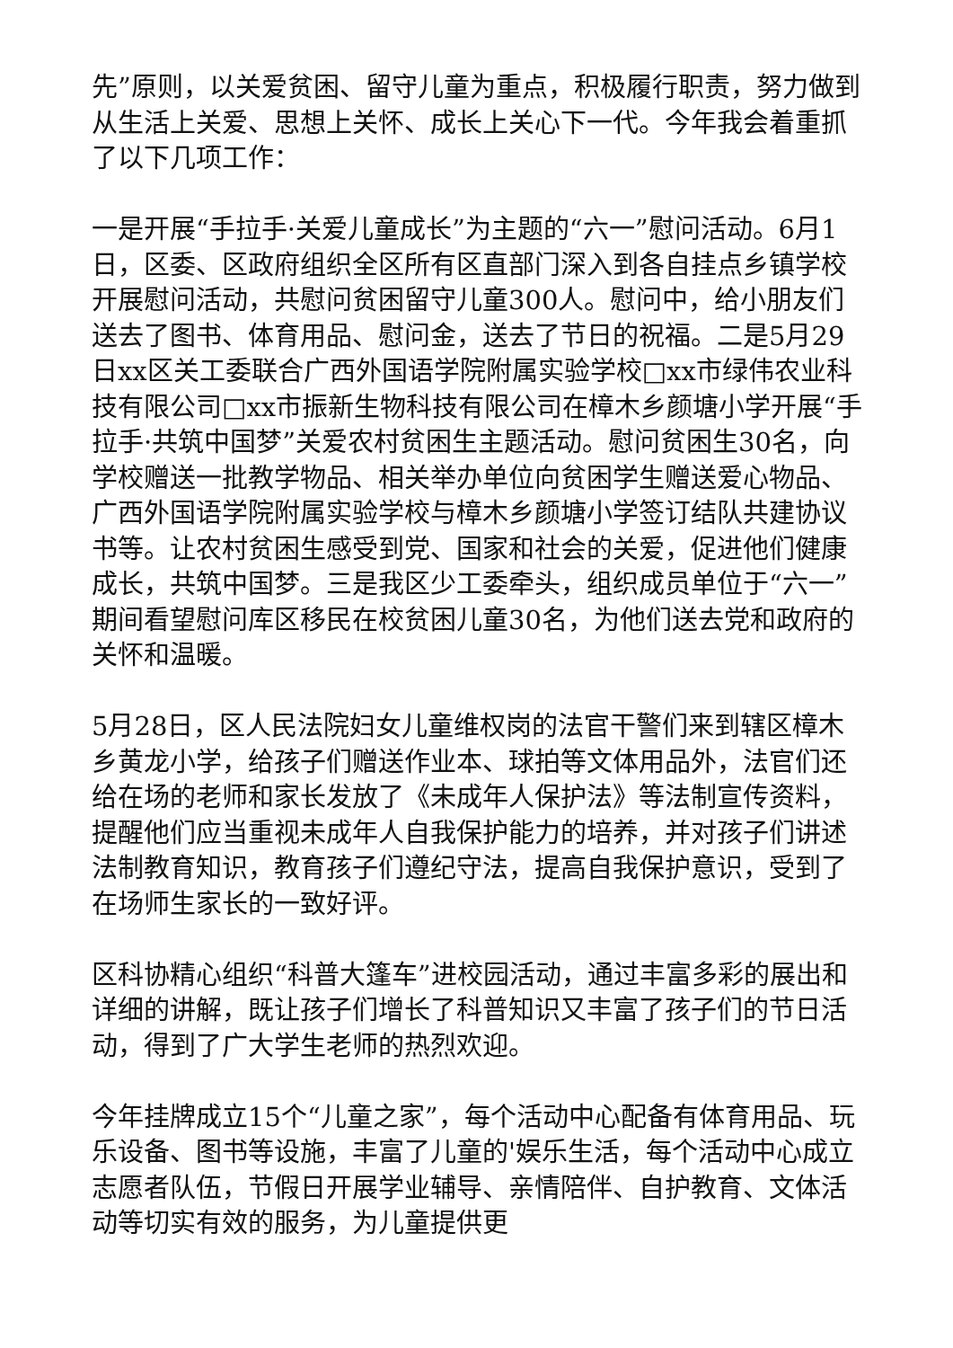先”原则，以关爱贫困、留守儿童为重点，积极履行职责，努力做到从生活上关爱、思想上关怀、成长上关心下一代。今年我会着重抓了以下几项工作：
一是开展“手拉手·关爱儿童成长”为主题的“六一”慰问活动。6月1日，区委、区政府组织全区所有区直部门深入到各自挂点乡镇学校开展慰问活动，共慰问贫困留守儿童300人。慰问中，给小朋友们送去了图书、体育用品、慰问金，送去了节日的祝福。二是5月29日xx区关工委联合广西外国语学院附属实验学校□xx市绿伟农业科技有限公司□xx市振新生物科技有限公司在樟木乡颜塘小学开展“手拉手·共筑中国梦”关爱农村贫困生主题活动。慰问贫困生30名，向学校赠送一批教学物品、相关举办单位向贫困学生赠送爱心物品、广西外国语学院附属实验学校与樟木乡颜塘小学签订结队共建协议书等。让农村贫困生感受到党、国家和社会的关爱，促进他们健康成长，共筑中国梦。三是我区少工委牵头，组织成员单位于“六一”期间看望慰问库区移民在校贫困儿童30名，为他们送去党和政府的关怀和温暖。
5月28日，区人民法院妇女儿童维权岗的法官干警们来到辖区樟木乡黄龙小学，给孩子们赠送作业本、球拍等文体用品外，法官们还给在场的老师和家长发放了《未成年人保护法》等法制宣传资料，提醒他们应当重视未成年人自我保护能力的培养，并对孩子们讲述法制教育知识，教育孩子们遵纪守法，提高自我保护意识，受到了在场师生家长的一致好评。
区科协精心组织“科普大篷车”进校园活动，通过丰富多彩的展出和详细的讲解，既让孩子们增长了科普知识又丰富了孩子们的节日活动，得到了广大学生老师的热烈欢迎。
今年挂牌成立15个“儿童之家”，每个活动中心配备有体育用品、玩乐设备、图书等设施，丰富了儿童的'娱乐生活，每个活动中心成立志愿者队伍，节假日开展学业辅导、亲情陪伴、自护教育、文体活动等切实有效的服务，为儿童提供更